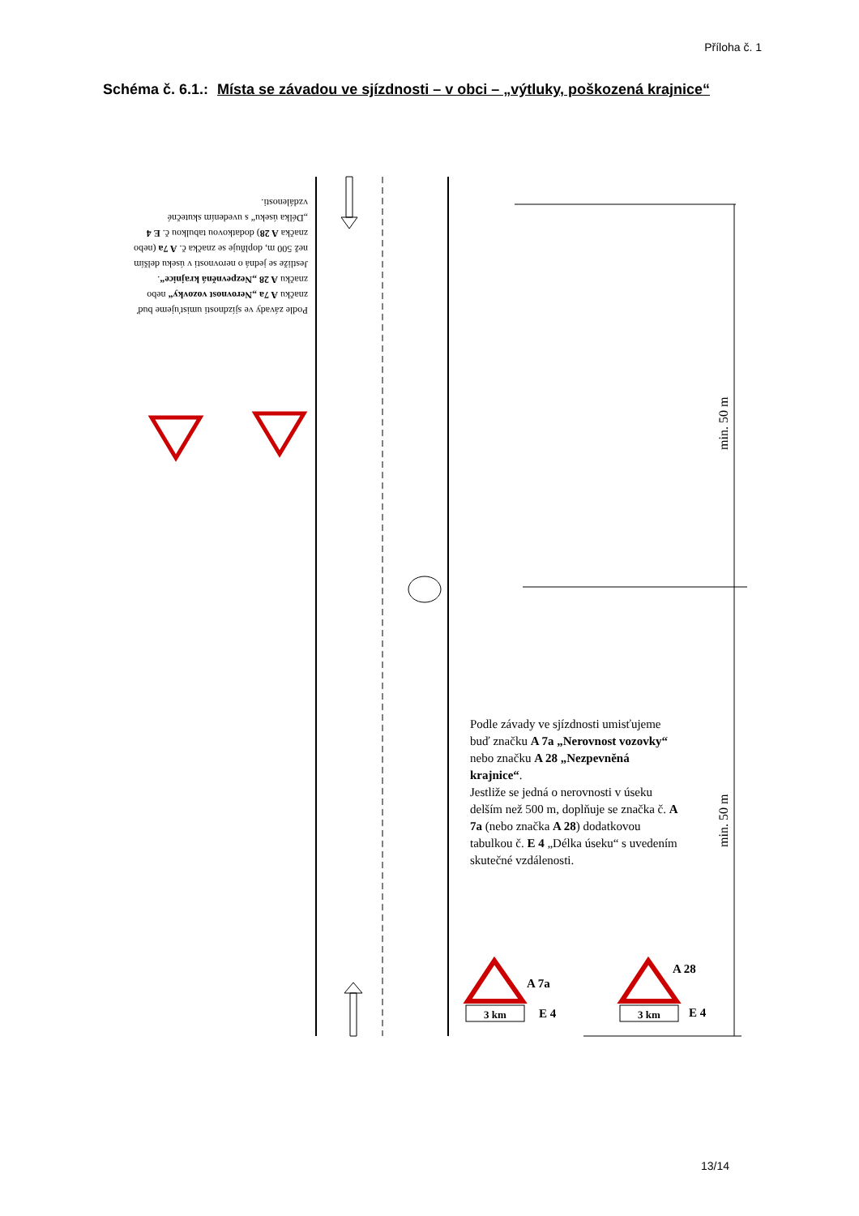Příloha č. 1
Schéma č. 6.1.: Místa se závadou ve sjízdnosti – v obci – „výtluky, poškozená krajnice“
3 km
3 km
A 7a
E 4
A 28
E 4
min. 50 m
min. 50 m
Podle závady ve sjízdnosti umisťujeme buď značku A 7a „Nerovnost vozovky“ nebo značku A 28 „Nezpevněná krajnice“. Jestliže se jedná o nerovnosti v úseku delším než 500 m, doplňuje se značka č. A 7a (nebo značka A 28) dodatkovou tabulkou č. E 4 „Délka úseku“ s uvedením skutečné vzdálenosti.
Podle závady ve sjízdnosti umisťujeme buď značku A 7a „Nerovnost vozovky“ nebo značku A 28 „Nezpevněná krajnice“.
Jestliže se jedná o nerovnosti v úseku delším než 500 m, doplňuje se značka č. A 7a (nebo značka A 28) dodatkovou tabulkou č. E 4 „Délka úseku“ s uvedením skutečné vzdálenosti.
13/14